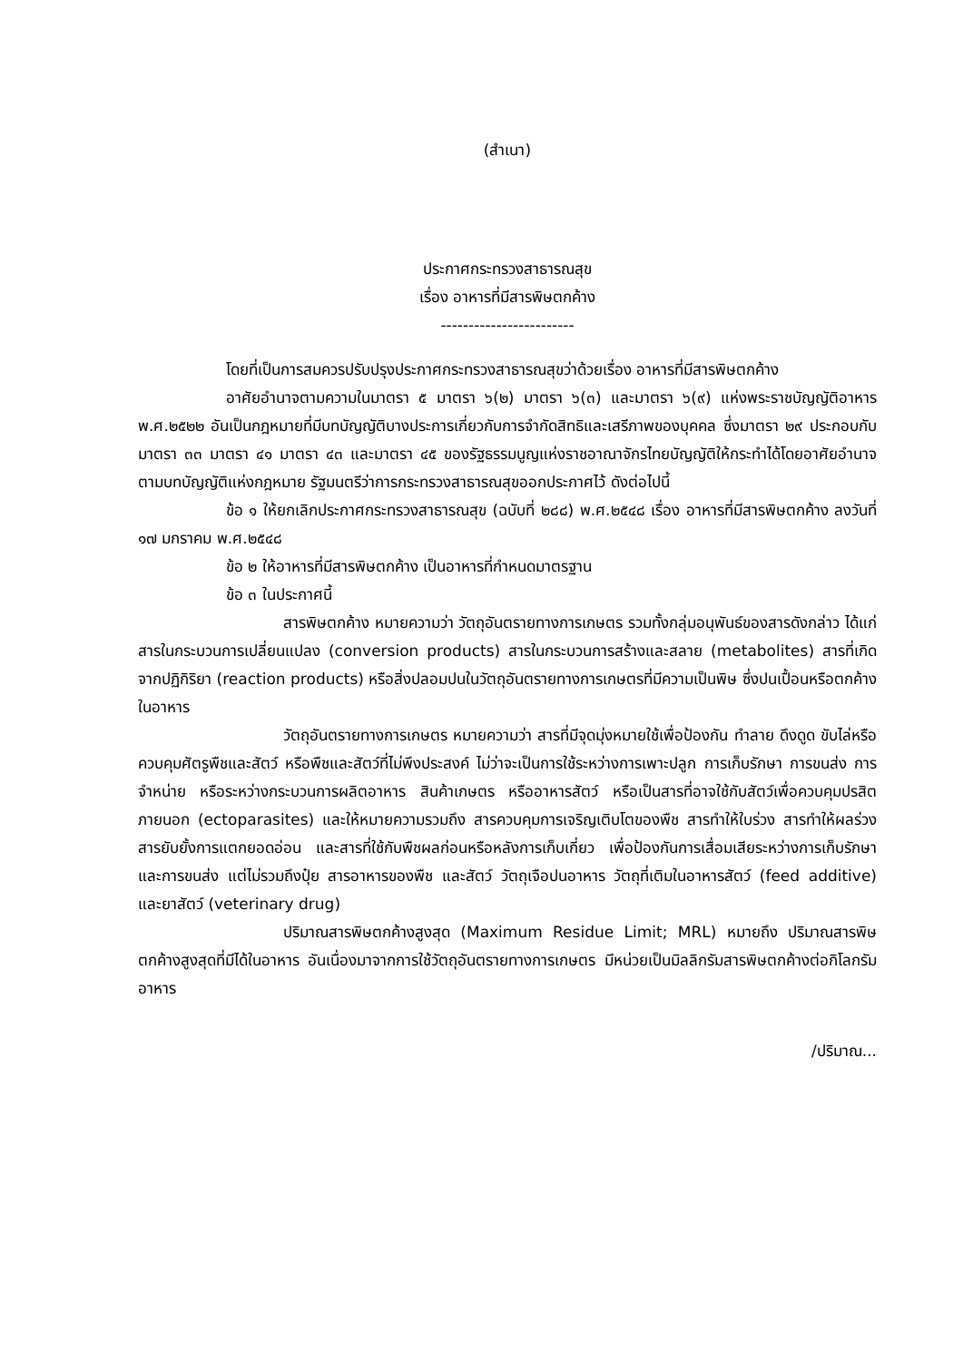(สำเนา)
ประกาศกระทรวงสาธารณสุข
เรื่อง อาหารที่มีสารพิษตกค้าง
------------------------
โดยที่เป็นการสมควรปรับปรุงประกาศกระทรวงสาธารณสุขว่าด้วยเรื่อง อาหารที่มีสารพิษตกค้าง
อาศัยอำนาจตามความในมาตรา ๕ มาตรา ๖(๒) มาตรา ๖(๓) และมาตรา ๖(๙) แห่งพระราชบัญญัติอาหาร พ.ศ.๒๕๒๒ อันเป็นกฎหมายที่มีบทบัญญัติบางประการเกี่ยวกับการจำกัดสิทธิและเสรีภาพของบุคคล ซึ่งมาตรา ๒๙ ประกอบกับมาตรา ๓๓ มาตรา ๔๑ มาตรา ๔๓ และมาตรา ๔๕ ของรัฐธรรมนูญแห่งราชอาณาจักรไทยบัญญัติให้กระทำได้โดยอาศัยอำนาจตามบทบัญญัติแห่งกฎหมาย รัฐมนตรีว่าการกระทรวงสาธารณสุขออกประกาศไว้ ดังต่อไปนี้
ข้อ ๑ ให้ยกเลิกประกาศกระทรวงสาธารณสุข (ฉบับที่ ๒๘๘) พ.ศ.๒๕๔๘ เรื่อง อาหารที่มีสารพิษตกค้าง ลงวันที่ ๑๗ มกราคม พ.ศ.๒๕๔๘
ข้อ ๒ ให้อาหารที่มีสารพิษตกค้าง เป็นอาหารที่กำหนดมาตรฐาน
ข้อ ๓ ในประกาศนี้
สารพิษตกค้าง หมายความว่า วัตถุอันตรายทางการเกษตร รวมทั้งกลุ่มอนุพันธ์ของสารดังกล่าว ได้แก่ สารในกระบวนการเปลี่ยนแปลง (conversion products) สารในกระบวนการสร้างและสลาย (metabolites) สารที่เกิดจากปฏิกิริยา (reaction products) หรือสิ่งปลอมปนในวัตถุอันตรายทางการเกษตรที่มีความเป็นพิษ ซึ่งปนเปื้อนหรือตกค้างในอาหาร
วัตถุอันตรายทางการเกษตร หมายความว่า สารที่มีจุดมุ่งหมายใช้เพื่อป้องกัน ทำลาย ดึงดูด ขับไล่หรือควบคุมศัตรูพืชและสัตว์ หรือพืชและสัตว์ที่ไม่พึงประสงค์ ไม่ว่าจะเป็นการใช้ระหว่างการเพาะปลูก การเก็บรักษา การขนส่ง การจำหน่าย หรือระหว่างกระบวนการผลิตอาหาร สินค้าเกษตร หรืออาหารสัตว์ หรือเป็นสารที่อาจใช้กับสัตว์เพื่อควบคุมปรสิตภายนอก (ectoparasites) และให้หมายความรวมถึง สารควบคุมการเจริญเติบโตของพืช สารทำให้ใบร่วง สารทำให้ผลร่วง สารยับยั้งการแตกยอดอ่อน และสารที่ใช้กับพืชผลก่อนหรือหลังการเก็บเกี่ยว เพื่อป้องกันการเสื่อมเสียระหว่างการเก็บรักษาและการขนส่ง แต่ไม่รวมถึงปุ๋ย สารอาหารของพืช และสัตว์ วัตถุเจือปนอาหาร วัตถุที่เติมในอาหารสัตว์ (feed additive) และยาสัตว์ (veterinary drug)
ปริมาณสารพิษตกค้างสูงสุด (Maximum Residue Limit; MRL) หมายถึง ปริมาณสารพิษตกค้างสูงสุดที่มีได้ในอาหาร อันเนื่องมาจากการใช้วัตถุอันตรายทางการเกษตร มีหน่วยเป็นมิลลิกรัมสารพิษตกค้างต่อกิโลกรัมอาหาร
/ปริมาณ...